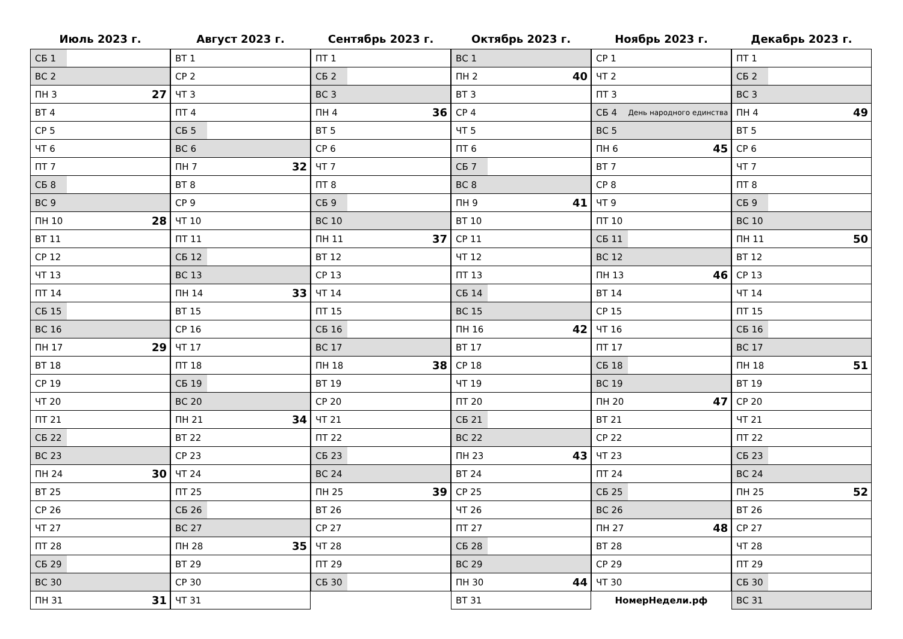Июль 2023 г.
| СБ 1 | |
| ВС 2 | |
| ПН 3 | 27 |
| ВТ 4 | |
| СР 5 | |
| ЧТ 6 | |
| ПТ 7 | |
| СБ 8 | |
| ВС 9 | |
| ПН 10 | 28 |
| ВТ 11 | |
| СР 12 | |
| ЧТ 13 | |
| ПТ 14 | |
| СБ 15 | |
| ВС 16 | |
| ПН 17 | 29 |
| ВТ 18 | |
| СР 19 | |
| ЧТ 20 | |
| ПТ 21 | |
| СБ 22 | |
| ВС 23 | |
| ПН 24 | 30 |
| ВТ 25 | |
| СР 26 | |
| ЧТ 27 | |
| ПТ 28 | |
| СБ 29 | |
| ВС 30 | |
| ПН 31 | 31 |
Август 2023 г.
| ВТ 1 | |
| СР 2 | |
| ЧТ 3 | |
| ПТ 4 | |
| СБ 5 | |
| ВС 6 | |
| ПН 7 | 32 |
| ВТ 8 | |
| СР 9 | |
| ЧТ 10 | |
| ПТ 11 | |
| СБ 12 | |
| ВС 13 | |
| ПН 14 | 33 |
| ВТ 15 | |
| СР 16 | |
| ЧТ 17 | |
| ПТ 18 | |
| СБ 19 | |
| ВС 20 | |
| ПН 21 | 34 |
| ВТ 22 | |
| СР 23 | |
| ЧТ 24 | |
| ПТ 25 | |
| СБ 26 | |
| ВС 27 | |
| ПН 28 | 35 |
| ВТ 29 | |
| СР 30 | |
| ЧТ 31 | |
Сентябрь 2023 г.
| ПТ 1 | |
| СБ 2 | |
| ВС 3 | |
| ПН 4 | 36 |
| ВТ 5 | |
| СР 6 | |
| ЧТ 7 | |
| ПТ 8 | |
| СБ 9 | |
| ВС 10 | |
| ПН 11 | 37 |
| ВТ 12 | |
| СР 13 | |
| ЧТ 14 | |
| ПТ 15 | |
| СБ 16 | |
| ВС 17 | |
| ПН 18 | 38 |
| ВТ 19 | |
| СР 20 | |
| ЧТ 21 | |
| ПТ 22 | |
| СБ 23 | |
| ВС 24 | |
| ПН 25 | 39 |
| ВТ 26 | |
| СР 27 | |
| ЧТ 28 | |
| ПТ 29 | |
| СБ 30 | |
Октябрь 2023 г.
| ВС 1 | |
| ПН 2 | 40 |
| ВТ 3 | |
| СР 4 | |
| ЧТ 5 | |
| ПТ 6 | |
| СБ 7 | |
| ВС 8 | |
| ПН 9 | 41 |
| ВТ 10 | |
| СР 11 | |
| ЧТ 12 | |
| ПТ 13 | |
| СБ 14 | |
| ВС 15 | |
| ПН 16 | 42 |
| ВТ 17 | |
| СР 18 | |
| ЧТ 19 | |
| ПТ 20 | |
| СБ 21 | |
| ВС 22 | |
| ПН 23 | 43 |
| ВТ 24 | |
| СР 25 | |
| ЧТ 26 | |
| ПТ 27 | |
| СБ 28 | |
| ВС 29 | |
| ПН 30 | 44 |
| ВТ 31 | |
Ноябрь 2023 г.
| СР 1 | |
| ЧТ 2 | |
| ПТ 3 | |
| СБ 4 | День народного единства |
| ВС 5 | |
| ПН 6 | 45 |
| ВТ 7 | |
| СР 8 | |
| ЧТ 9 | |
| ПТ 10 | |
| СБ 11 | |
| ВС 12 | |
| ПН 13 | 46 |
| ВТ 14 | |
| СР 15 | |
| ЧТ 16 | |
| ПТ 17 | |
| СБ 18 | |
| ВС 19 | |
| ПН 20 | 47 |
| ВТ 21 | |
| СР 22 | |
| ЧТ 23 | |
| ПТ 24 | |
| СБ 25 | |
| ВС 26 | |
| ПН 27 | 48 |
| ВТ 28 | |
| СР 29 | |
| ЧТ 30 | |
НомерНедели.рф
Декабрь 2023 г.
| ПТ 1 | |
| СБ 2 | |
| ВС 3 | |
| ПН 4 | 49 |
| ВТ 5 | |
| СР 6 | |
| ЧТ 7 | |
| ПТ 8 | |
| СБ 9 | |
| ВС 10 | |
| ПН 11 | 50 |
| ВТ 12 | |
| СР 13 | |
| ЧТ 14 | |
| ПТ 15 | |
| СБ 16 | |
| ВС 17 | |
| ПН 18 | 51 |
| ВТ 19 | |
| СР 20 | |
| ЧТ 21 | |
| ПТ 22 | |
| СБ 23 | |
| ВС 24 | |
| ПН 25 | 52 |
| ВТ 26 | |
| СР 27 | |
| ЧТ 28 | |
| ПТ 29 | |
| СБ 30 | |
| ВС 31 | |